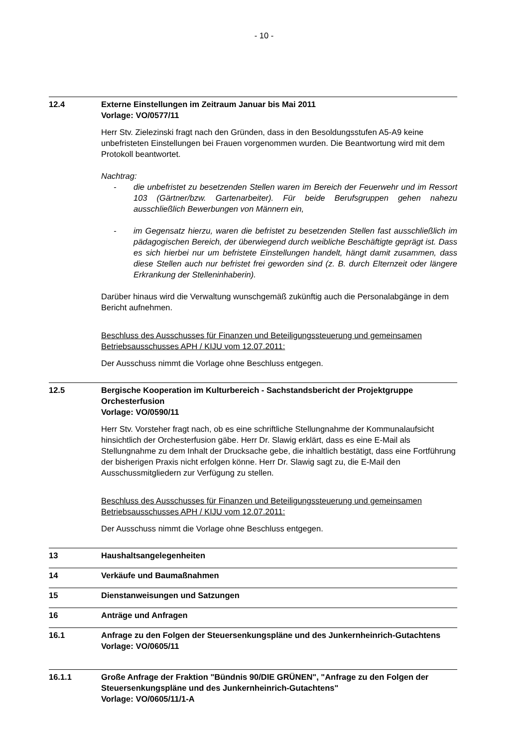- 10 -
12.4 Externe Einstellungen im Zeitraum Januar bis Mai 2011
Vorlage: VO/0577/11
Herr Stv. Zielezinski fragt nach den Gründen, dass in den Besoldungsstufen A5-A9 keine unbefristeten Einstellungen bei Frauen vorgenommen wurden. Die Beantwortung wird mit dem Protokoll beantwortet.
Nachtrag:
- die unbefristet zu besetzenden Stellen waren im Bereich der Feuerwehr und im Ressort 103 (Gärtner/bzw. Gartenarbeiter). Für beide Berufsgruppen gehen nahezu ausschließlich Bewerbungen von Männern ein,
- im Gegensatz hierzu, waren die befristet zu besetzenden Stellen fast ausschließlich im pädagogischen Bereich, der überwiegend durch weibliche Beschäftigte geprägt ist. Dass es sich hierbei nur um befristete Einstellungen handelt, hängt damit zusammen, dass diese Stellen auch nur befristet frei geworden sind (z. B. durch Elternzeit oder längere Erkrankung der Stelleninhaberin).
Darüber hinaus wird die Verwaltung wunschgemäß zukünftig auch die Personalabgänge in dem Bericht aufnehmen.
Beschluss des Ausschusses für Finanzen und Beteiligungssteuerung und gemeinsamen Betriebsausschusses APH / KIJU vom 12.07.2011:
Der Ausschuss nimmt die Vorlage ohne Beschluss entgegen.
12.5 Bergische Kooperation im Kulturbereich - Sachstandsbericht der Projektgruppe Orchesterfusion
Vorlage: VO/0590/11
Herr Stv. Vorsteher fragt nach, ob es eine schriftliche Stellungnahme der Kommunalaufsicht hinsichtlich der Orchesterfusion gäbe. Herr Dr. Slawig erklärt, dass es eine E-Mail als Stellungnahme zu dem Inhalt der Drucksache gebe, die inhaltlich bestätigt, dass eine Fortführung der bisherigen Praxis nicht erfolgen könne. Herr Dr. Slawig sagt zu, die E-Mail den Ausschussmitgliedern zur Verfügung zu stellen.
Beschluss des Ausschusses für Finanzen und Beteiligungssteuerung und gemeinsamen Betriebsausschusses APH / KIJU vom 12.07.2011:
Der Ausschuss nimmt die Vorlage ohne Beschluss entgegen.
13 Haushaltsangelegenheiten
14 Verkäufe und Baumaßnahmen
15 Dienstanweisungen und Satzungen
16 Anträge und Anfragen
16.1 Anfrage zu den Folgen der Steuersenkungspläne und des Junkernheinrich-Gutachtens
Vorlage: VO/0605/11
16.1.1 Große Anfrage der Fraktion "Bündnis 90/DIE GRÜNEN", "Anfrage zu den Folgen der Steuersenkungspläne und des Junkernheinrich-Gutachtens"
Vorlage: VO/0605/11/1-A